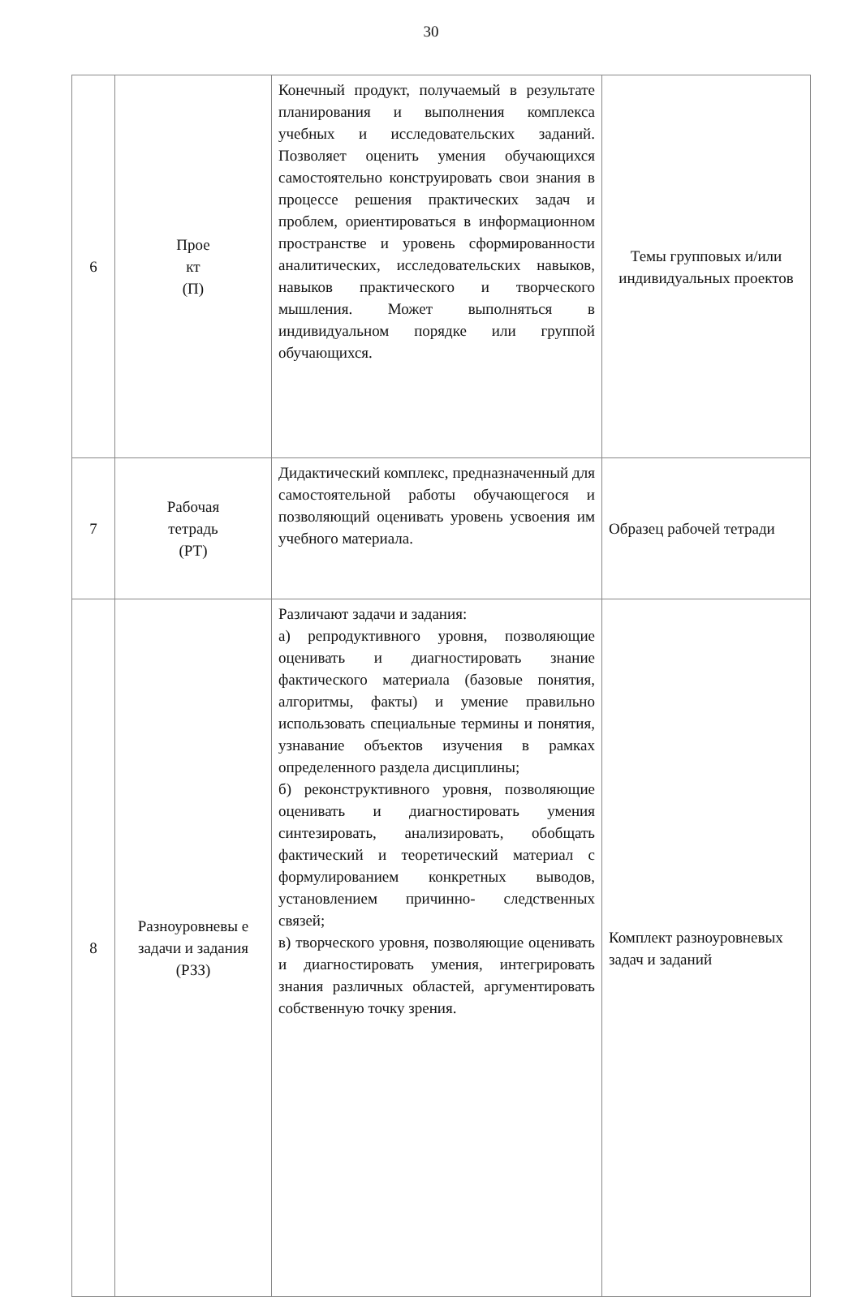30
| 6 | Прое кт (П) | Конечный продукт, получаемый в результате планирования и выполнения комплекса учебных и исследовательских заданий. Позволяет оценить умения обучающихся самостоятельно конструировать свои знания в процессе решения практических задач и проблем, ориентироваться в информационном пространстве и уровень сформированности аналитических, исследовательских навыков, навыков практического и творческого мышления. Может выполняться в индивидуальном порядке или группой обучающихся. | Темы групповых и/или индивидуальных проектов |
| 7 | Рабочая тетрадь (РТ) | Дидактический комплекс, предназначенный для самостоятельной работы обучающегося и позволяющий оценивать уровень усвоения им учебного материала. | Образец рабочей тетради |
| 8 | Разноуровневы е задачи и задания (РЗЗ) | Различают задачи и задания: а) репродуктивного уровня, позволяющие оценивать и диагностировать знание фактического материала (базовые понятия, алгоритмы, факты) и умение правильно использовать специальные термины и понятия, узнавание объектов изучения в рамках определенного раздела дисциплины; б) реконструктивного уровня, позволяющие оценивать и диагностировать умения синтезировать, анализировать, обобщать фактический и теоретический материал с формулированием конкретных выводов, установлением причинно- следственных связей; в) творческого уровня, позволяющие оценивать и диагностировать умения, интегрировать знания различных областей, аргументировать собственную точку зрения. | Комплект разноуровневых задач и заданий |